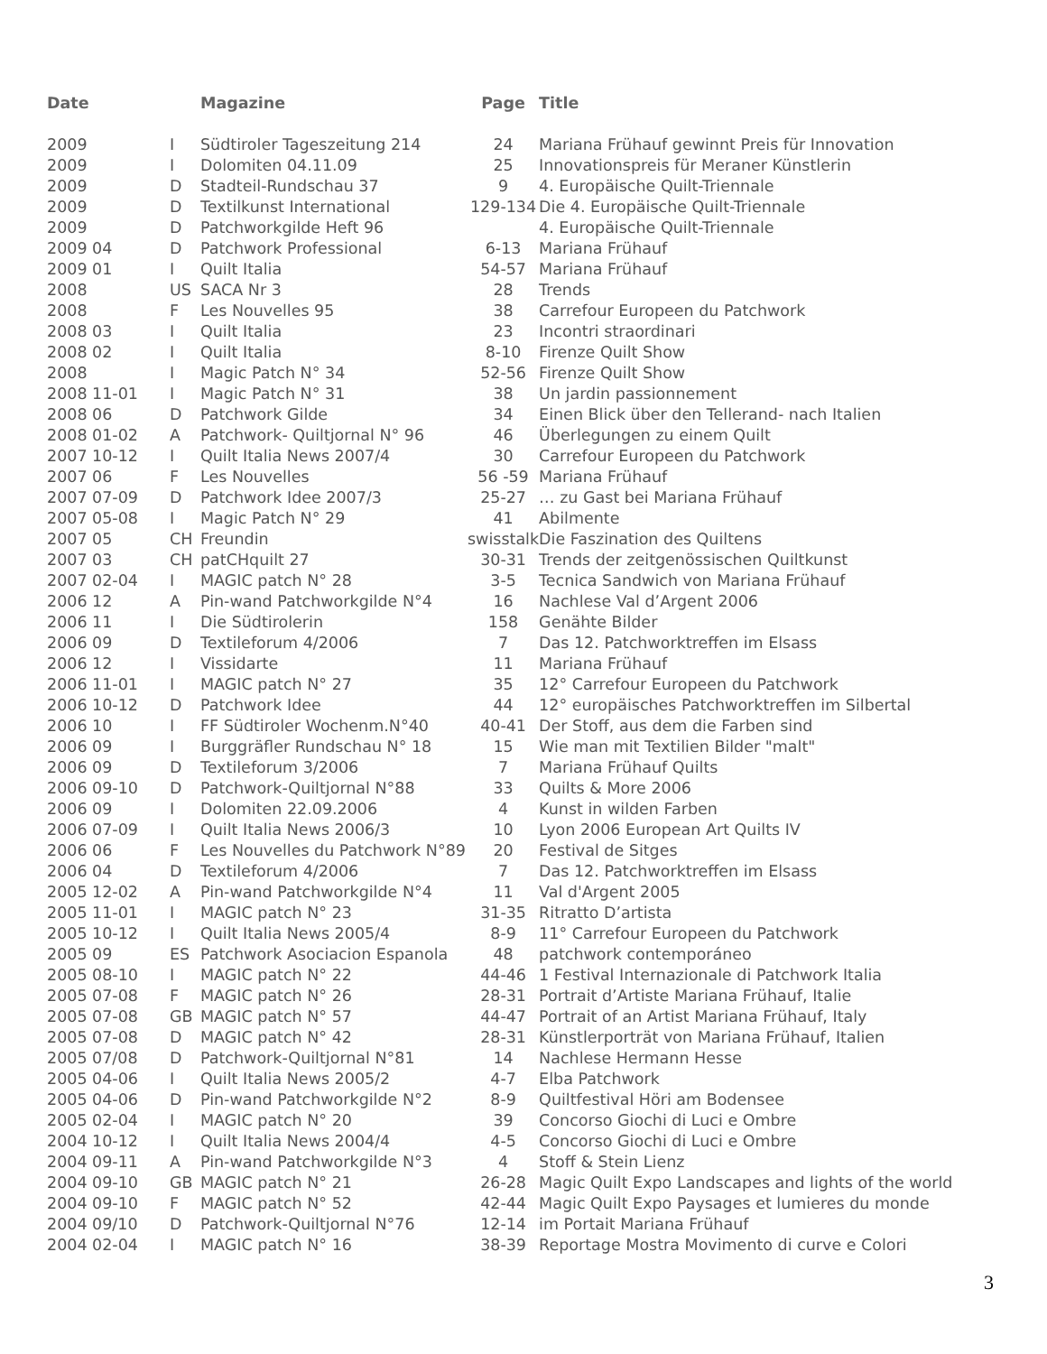| Date | | Magazine | Page | Title |
| --- | --- | --- | --- | --- |
| 2009 | I | Südtiroler Tageszeitung 214 | 24 | Mariana Frühauf gewinnt Preis für Innovation |
| 2009 | I | Dolomiten 04.11.09 | 25 | Innovationspreis für Meraner Künstlerin |
| 2009 | D | Stadteil-Rundschau 37 | 9 | 4. Europäische Quilt-Triennale |
| 2009 | D | Textilkunst International | 129-134 | Die 4. Europäische Quilt-Triennale |
| 2009 | D | Patchworkgilde Heft 96 | | 4. Europäische Quilt-Triennale |
| 2009 04 | D | Patchwork Professional | 6-13 | Mariana Frühauf |
| 2009 01 | I | Quilt Italia | 54-57 | Mariana Frühauf |
| 2008 | US | SACA Nr 3 | 28 | Trends |
| 2008 | F | Les Nouvelles 95 | 38 | Carrefour Europeen du Patchwork |
| 2008 03 | I | Quilt Italia | 23 | Incontri straordinari |
| 2008 02 | I | Quilt Italia | 8-10 | Firenze Quilt Show |
| 2008 | I | Magic Patch N° 34 | 52-56 | Firenze Quilt Show |
| 2008 11-01 | I | Magic Patch N° 31 | 38 | Un jardin passionnement |
| 2008 06 | D | Patchwork Gilde | 34 | Einen Blick über den Tellerand- nach Italien |
| 2008 01-02 | A | Patchwork- Quiltjornal N° 96 | 46 | Überlegungen zu einem Quilt |
| 2007 10-12 | I | Quilt Italia News 2007/4 | 30 | Carrefour Europeen du Patchwork |
| 2007 06 | F | Les Nouvelles | 56 -59 | Mariana Frühauf |
| 2007 07-09 | D | Patchwork Idee 2007/3 | 25-27 | … zu Gast bei Mariana Frühauf |
| 2007 05-08 | I | Magic Patch N° 29 | 41 | Abilmente |
| 2007 05 | CH | Freundin | swisstalk | Die Faszination des Quiltens |
| 2007 03 | CH | patCHquilt 27 | 30-31 | Trends der zeitgenössischen Quiltkunst |
| 2007 02-04 | I | MAGIC patch N° 28 | 3-5 | Tecnica Sandwich von Mariana Frühauf |
| 2006 12 | A | Pin-wand Patchworkgilde N°4 | 16 | Nachlese Val d’Argent 2006 |
| 2006 11 | I | Die Südtirolerin | 158 | Genähte Bilder |
| 2006 09 | D | Textileforum 4/2006 | 7 | Das 12. Patchworktreffen im Elsass |
| 2006 12 | I | Vissidarte | 11 | Mariana Frühauf |
| 2006 11-01 | I | MAGIC patch N° 27 | 35 | 12° Carrefour Europeen du Patchwork |
| 2006 10-12 | D | Patchwork Idee | 44 | 12° europäisches Patchworktreffen im Silbertal |
| 2006 10 | I | FF Südtiroler Wochenm.N°40 | 40-41 | Der Stoff, aus dem die Farben sind |
| 2006 09 | I | Burggräfler Rundschau N° 18 | 15 | Wie man mit Textilien Bilder "malt" |
| 2006 09 | D | Textileforum 3/2006 | 7 | Mariana Frühauf Quilts |
| 2006 09-10 | D | Patchwork-Quiltjornal N°88 | 33 | Quilts & More 2006 |
| 2006 09 | I | Dolomiten 22.09.2006 | 4 | Kunst in wilden Farben |
| 2006 07-09 | I | Quilt Italia News 2006/3 | 10 | Lyon 2006 European Art Quilts IV |
| 2006 06 | F | Les Nouvelles du Patchwork N°89 | 20 | Festival de Sitges |
| 2006 04 | D | Textileforum 4/2006 | 7 | Das 12. Patchworktreffen im Elsass |
| 2005 12-02 | A | Pin-wand Patchworkgilde N°4 | 11 | Val d'Argent 2005 |
| 2005 11-01 | I | MAGIC patch N° 23 | 31-35 | Ritratto D’artista |
| 2005 10-12 | I | Quilt Italia News 2005/4 | 8-9 | 11° Carrefour Europeen du Patchwork |
| 2005 09 | ES | Patchwork Asociacion Espanola | 48 | patchwork contemporáneo |
| 2005 08-10 | I | MAGIC patch N° 22 | 44-46 | 1 Festival Internazionale di Patchwork Italia |
| 2005 07-08 | F | MAGIC patch N° 26 | 28-31 | Portrait d’Artiste Mariana Frühauf, Italie |
| 2005 07-08 | GB | MAGIC patch N° 57 | 44-47 | Portrait of an Artist Mariana Frühauf, Italy |
| 2005 07-08 | D | MAGIC patch N° 42 | 28-31 | Künstlerporträt von Mariana Frühauf, Italien |
| 2005 07/08 | D | Patchwork-Quiltjornal N°81 | 14 | Nachlese Hermann Hesse |
| 2005 04-06 | I | Quilt Italia News 2005/2 | 4-7 | Elba Patchwork |
| 2005 04-06 | D | Pin-wand Patchworkgilde N°2 | 8-9 | Quiltfestival Höri am Bodensee |
| 2005 02-04 | I | MAGIC patch N° 20 | 39 | Concorso Giochi di Luci e Ombre |
| 2004 10-12 | I | Quilt Italia News 2004/4 | 4-5 | Concorso Giochi di Luci e Ombre |
| 2004 09-11 | A | Pin-wand Patchworkgilde N°3 | 4 | Stoff & Stein Lienz |
| 2004 09-10 | GB | MAGIC patch N° 21 | 26-28 | Magic Quilt Expo Landscapes and lights of the world |
| 2004 09-10 | F | MAGIC patch N° 52 | 42-44 | Magic Quilt Expo Paysages et lumieres du monde |
| 2004 09/10 | D | Patchwork-Quiltjornal N°76 | 12-14 | im Portait Mariana Frühauf |
| 2004 02-04 | I | MAGIC patch N° 16 | 38-39 | Reportage Mostra Movimento di curve e Colori |
3